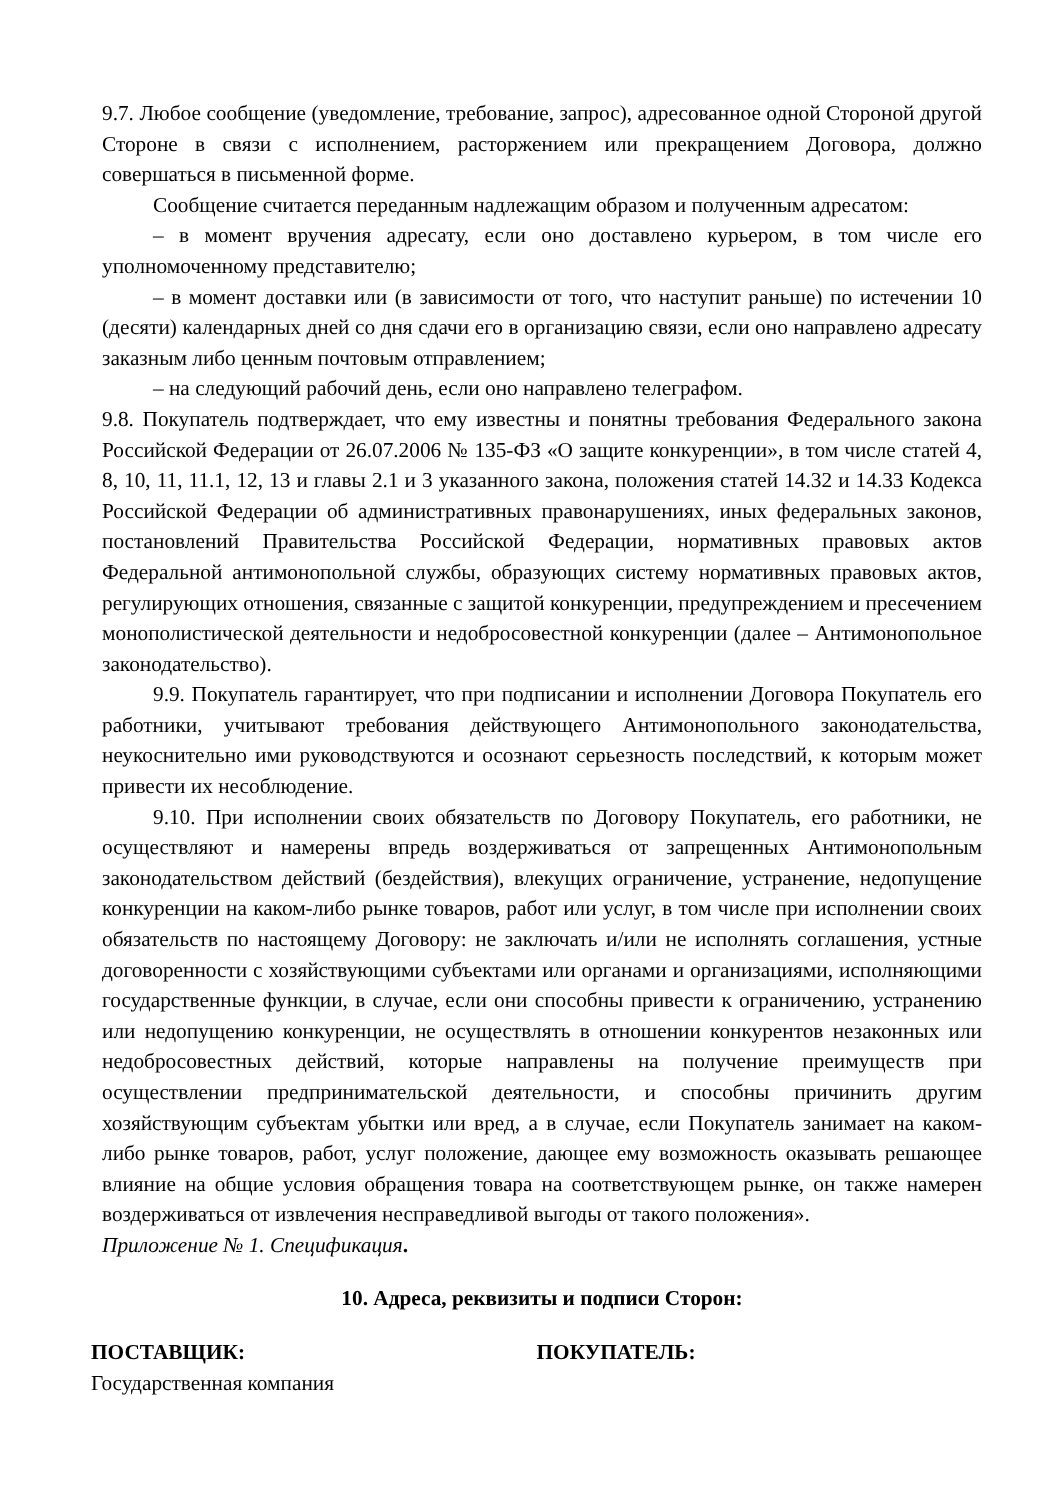9.7. Любое сообщение (уведомление, требование, запрос), адресованное одной Стороной другой Стороне в связи с исполнением, расторжением или прекращением Договора, должно совершаться в письменной форме.
Сообщение считается переданным надлежащим образом и полученным адресатом:
– в момент вручения адресату, если оно доставлено курьером, в том числе его уполномоченному представителю;
– в момент доставки или (в зависимости от того, что наступит раньше) по истечении 10 (десяти) календарных дней со дня сдачи его в организацию связи, если оно направлено адресату заказным либо ценным почтовым отправлением;
– на следующий рабочий день, если оно направлено телеграфом.
9.8. Покупатель подтверждает, что ему известны и понятны требования Федерального закона Российской Федерации от 26.07.2006 № 135-ФЗ «О защите конкуренции», в том числе статей 4, 8, 10, 11, 11.1, 12, 13 и главы 2.1 и 3 указанного закона, положения статей 14.32 и 14.33 Кодекса Российской Федерации об административных правонарушениях, иных федеральных законов, постановлений Правительства Российской Федерации, нормативных правовых актов Федеральной антимонопольной службы, образующих систему нормативных правовых актов, регулирующих отношения, связанные с защитой конкуренции, предупреждением и пресечением монополистической деятельности и недобросовестной конкуренции (далее – Антимонопольное законодательство).
9.9. Покупатель гарантирует, что при подписании и исполнении Договора Покупатель его работники, учитывают требования действующего Антимонопольного законодательства, неукоснительно ими руководствуются и осознают серьезность последствий, к которым может привести их несоблюдение.
9.10. При исполнении своих обязательств по Договору Покупатель, его работники, не осуществляют и намерены впредь воздерживаться от запрещенных Антимонопольным законодательством действий (бездействия), влекущих ограничение, устранение, недопущение конкуренции на каком-либо рынке товаров, работ или услуг, в том числе при исполнении своих обязательств по настоящему Договору: не заключать и/или не исполнять соглашения, устные договоренности с хозяйствующими субъектами или органами и организациями, исполняющими государственные функции, в случае, если они способны привести к ограничению, устранению или недопущению конкуренции, не осуществлять в отношении конкурентов незаконных или недобросовестных действий, которые направлены на получение преимуществ при осуществлении предпринимательской деятельности, и способны причинить другим хозяйствующим субъектам убытки или вред, а в случае, если Покупатель занимает на каком-либо рынке товаров, работ, услуг положение, дающее ему возможность оказывать решающее влияние на общие условия обращения товара на соответствующем рынке, он также намерен воздерживаться от извлечения несправедливой выгоды от такого положения».
Приложение № 1. Спецификация.
10. Адреса, реквизиты и подписи Сторон:
ПОСТАВЩИК:
Государственная компания
ПОКУПАТЕЛЬ: